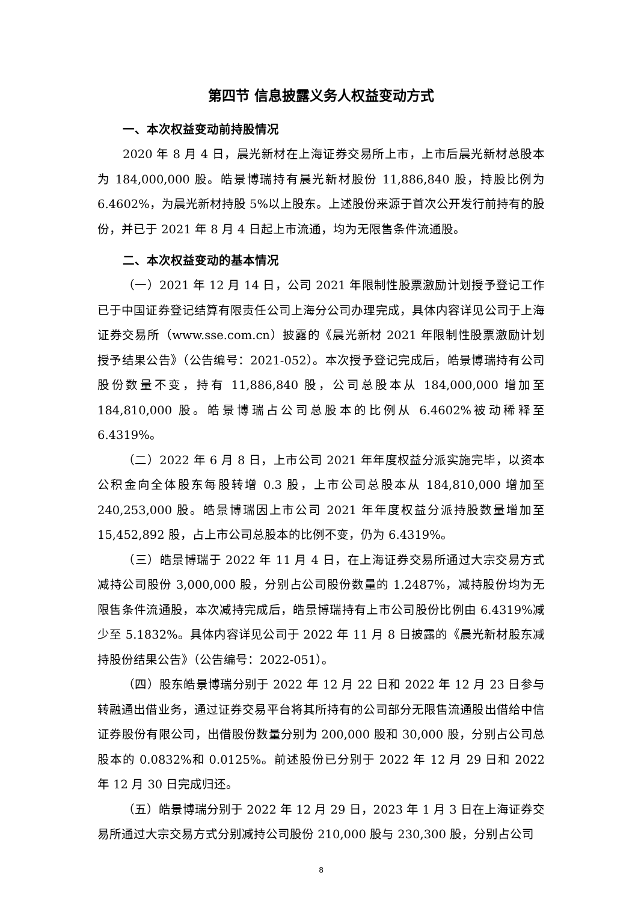第四节 信息披露义务人权益变动方式
一、本次权益变动前持股情况
2020 年 8 月 4 日，晨光新材在上海证券交易所上市，上市后晨光新材总股本为 184,000,000 股。皓景博瑞持有晨光新材股份 11,886,840 股，持股比例为 6.4602%，为晨光新材持股 5%以上股东。上述股份来源于首次公开发行前持有的股份，并已于 2021 年 8 月 4 日起上市流通，均为无限售条件流通股。
二、本次权益变动的基本情况
（一）2021 年 12 月 14 日，公司 2021 年限制性股票激励计划授予登记工作已于中国证券登记结算有限责任公司上海分公司办理完成，具体内容详见公司于上海证券交易所（www.sse.com.cn）披露的《晨光新材 2021 年限制性股票激励计划授予结果公告》（公告编号：2021-052）。本次授予登记完成后，皓景博瑞持有公司股份数量不变，持有 11,886,840 股，公司总股本从 184,000,000 增加至 184,810,000 股。皓景博瑞占公司总股本的比例从 6.4602%被动稀释至 6.4319%。
（二）2022 年 6 月 8 日，上市公司 2021 年年度权益分派实施完毕，以资本公积金向全体股东每股转增 0.3 股，上市公司总股本从 184,810,000 增加至 240,253,000 股。皓景博瑞因上市公司 2021 年年度权益分派持股数量增加至 15,452,892 股，占上市公司总股本的比例不变，仍为 6.4319%。
（三）皓景博瑞于 2022 年 11 月 4 日，在上海证券交易所通过大宗交易方式减持公司股份 3,000,000 股，分别占公司股份数量的 1.2487%，减持股份均为无限售条件流通股，本次减持完成后，皓景博瑞持有上市公司股份比例由 6.4319%减少至 5.1832%。具体内容详见公司于 2022 年 11 月 8 日披露的《晨光新材股东减持股份结果公告》（公告编号：2022-051）。
（四）股东皓景博瑞分别于 2022 年 12 月 22 日和 2022 年 12 月 23 日参与转融通出借业务，通过证券交易平台将其所持有的公司部分无限售流通股出借给中信证券股份有限公司，出借股份数量分别为 200,000 股和 30,000 股，分别占公司总股本的 0.0832%和 0.0125%。前述股份已分别于 2022 年 12 月 29 日和 2022 年 12 月 30 日完成归还。
（五）皓景博瑞分别于 2022 年 12 月 29 日，2023 年 1 月 3 日在上海证券交易所通过大宗交易方式分别减持公司股份 210,000 股与 230,300 股，分别占公司
8